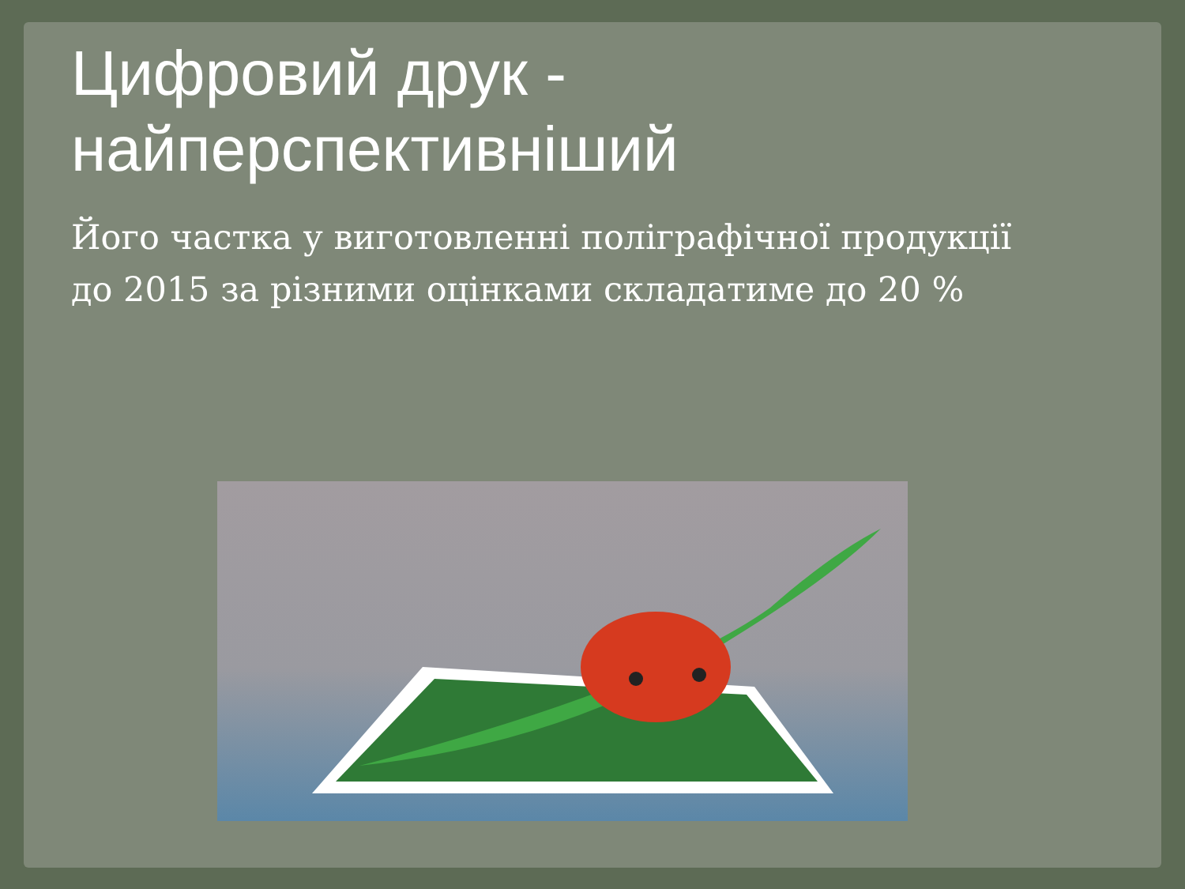Цифровий друк -
найперспективніший
Його частка у виготовленні поліграфічної продукції
до 2015 за різними оцінками складатиме до 20 %